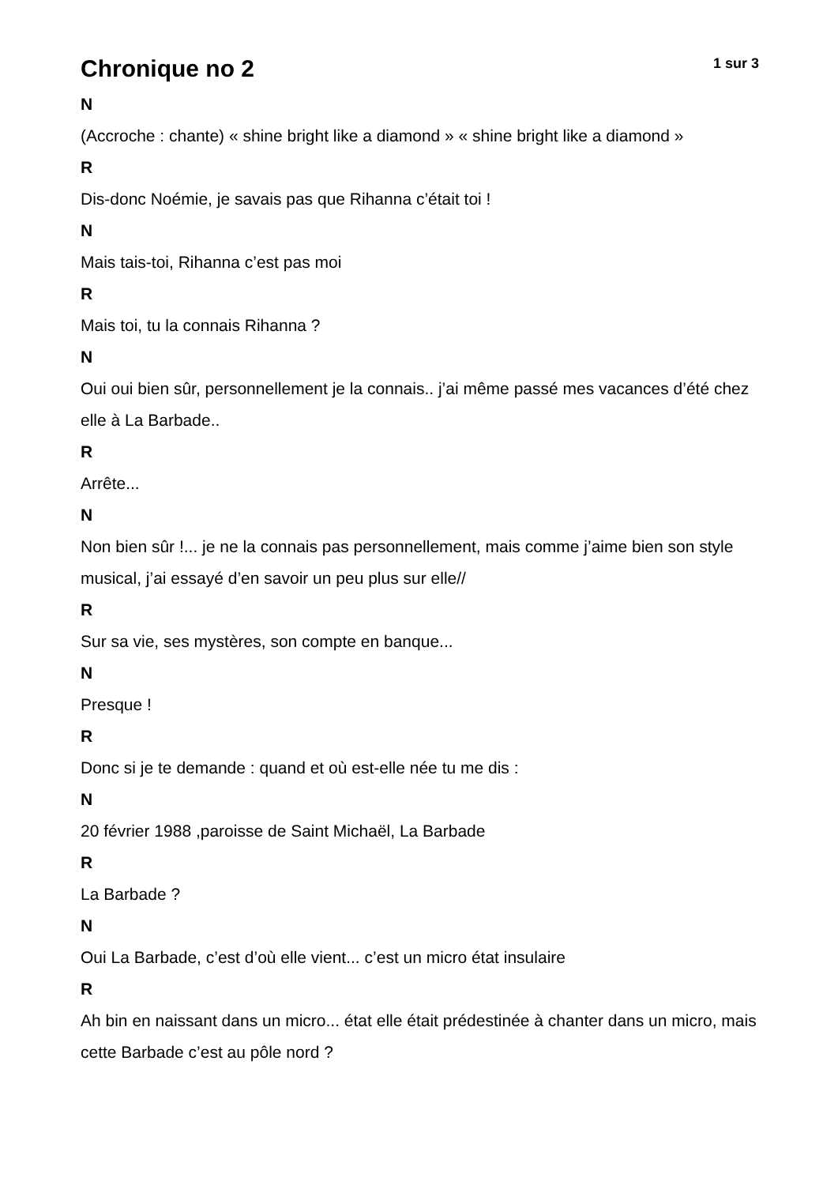Chronique no 2
1 sur 3
N
(Accroche : chante) « shine bright like a diamond » « shine bright like a diamond »
R
Dis-donc Noémie, je savais pas que Rihanna c’était toi !
N
Mais tais-toi, Rihanna c’est pas moi
R
Mais toi, tu la connais Rihanna ?
N
Oui oui bien sûr, personnellement je la connais.. j’ai même passé mes vacances d’été chez elle à La Barbade..
R
Arrête...
N
Non bien sûr !... je ne la connais pas personnellement, mais comme j’aime bien son style musical, j’ai essayé d’en savoir un peu plus sur elle//
R
Sur sa vie, ses mystères, son compte en banque...
N
Presque !
R
Donc si je te demande : quand et où est-elle née tu me dis :
N
20 février 1988 ,paroisse de Saint Michaël, La Barbade
R
La Barbade ?
N
Oui La Barbade, c’est d’où elle vient... c’est un micro état insulaire
R
Ah bin en naissant dans un micro... état elle était prédestinée à chanter dans un micro, mais cette Barbade c’est au pôle nord ?